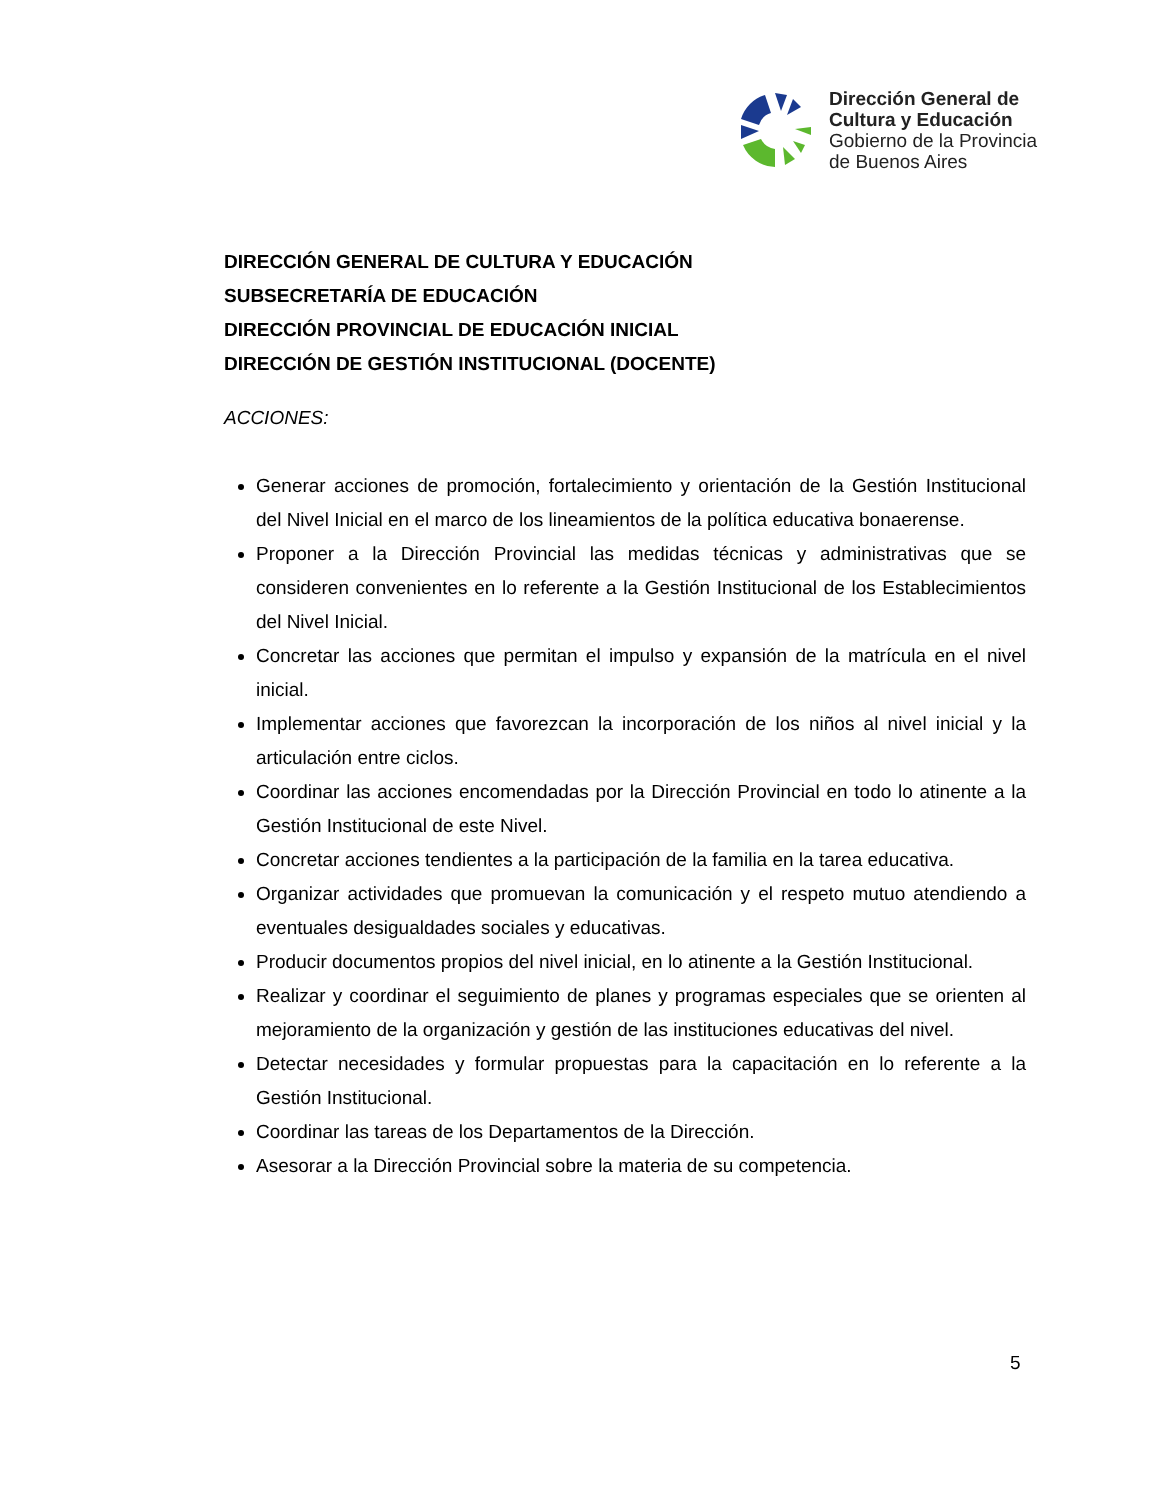Dirección General de
Cultura y Educación
Gobierno de la Provincia
de Buenos Aires
DIRECCIÓN GENERAL DE CULTURA Y EDUCACIÓN
SUBSECRETARÍA DE EDUCACIÓN
DIRECCIÓN PROVINCIAL DE EDUCACIÓN INICIAL
DIRECCIÓN DE GESTIÓN INSTITUCIONAL (DOCENTE)
ACCIONES:
Generar acciones de promoción, fortalecimiento y orientación de la Gestión Institucional del Nivel Inicial en el marco de los lineamientos de la política educativa bonaerense.
Proponer a la Dirección Provincial las medidas técnicas y administrativas que se consideren convenientes en lo referente a la Gestión Institucional de los Establecimientos del Nivel Inicial.
Concretar las acciones que permitan el impulso y expansión de la matrícula en el nivel inicial.
Implementar acciones que favorezcan la incorporación de los niños al nivel inicial y la articulación entre ciclos.
Coordinar las acciones encomendadas por la Dirección Provincial en todo lo atinente a la Gestión Institucional de este Nivel.
Concretar acciones tendientes a la participación de la familia en la tarea educativa.
Organizar actividades que promuevan la comunicación y el respeto mutuo atendiendo a eventuales desigualdades sociales y educativas.
Producir documentos propios del nivel inicial, en lo atinente a la Gestión Institucional.
Realizar y coordinar el seguimiento de planes y programas especiales que se orienten al mejoramiento de la organización y gestión de las instituciones educativas del nivel.
Detectar necesidades y formular propuestas para la capacitación en lo referente a la Gestión Institucional.
Coordinar las tareas de los Departamentos de la Dirección.
Asesorar a la Dirección Provincial sobre la materia de su competencia.
5